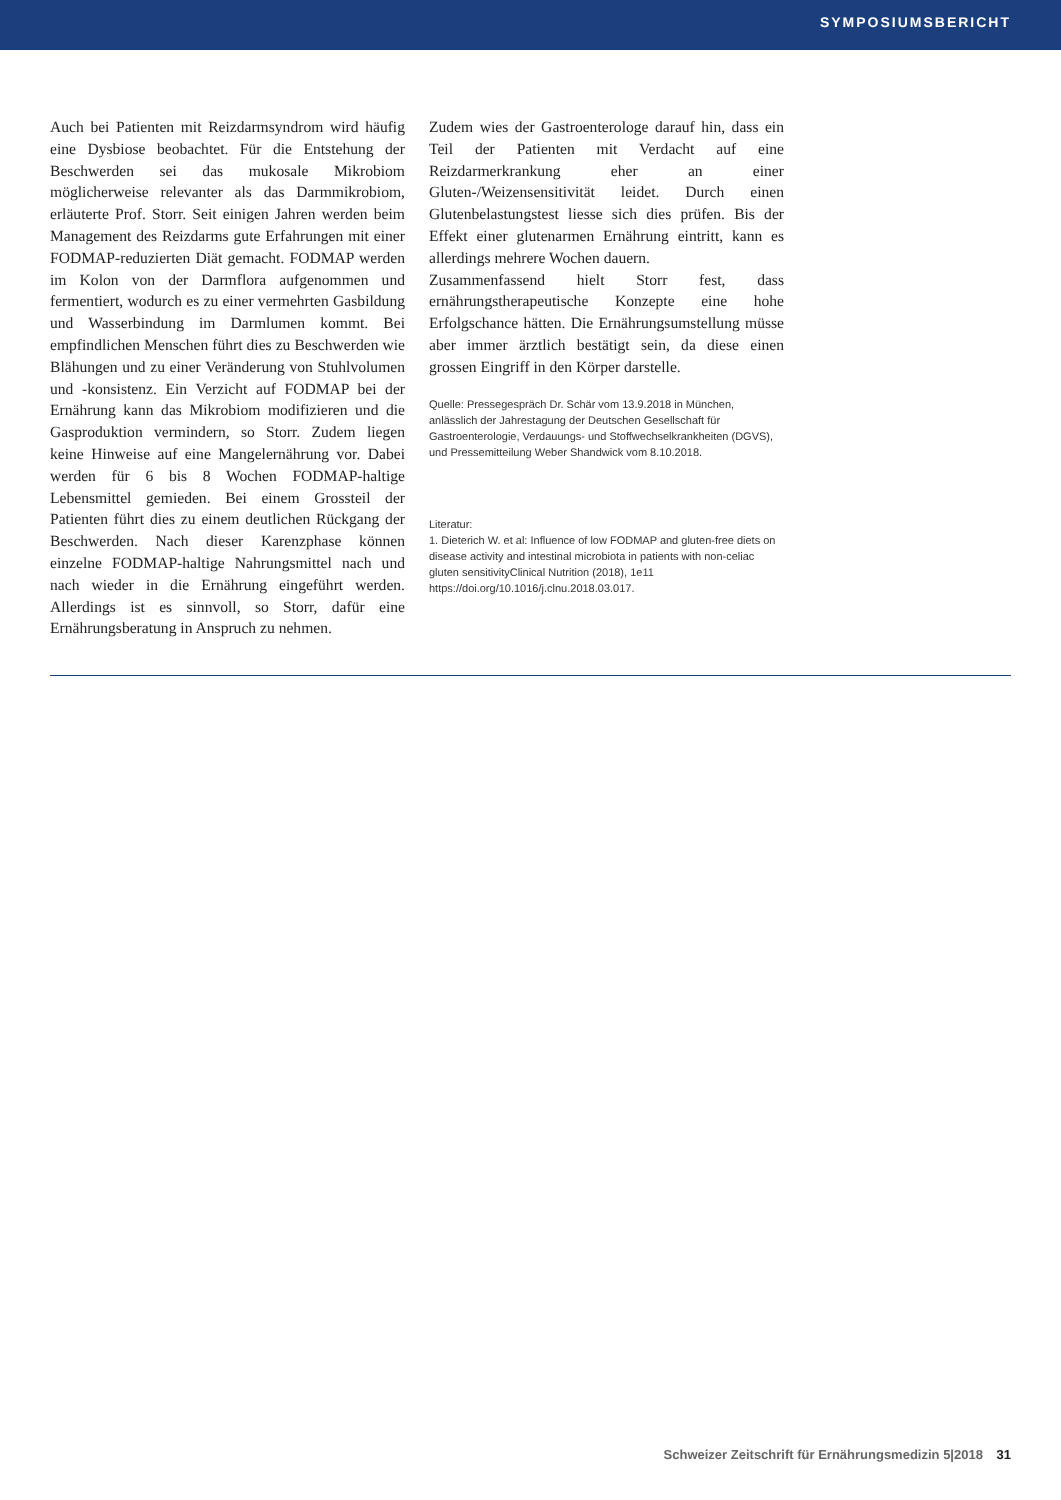SYMPOSIUMSBERICHT
Auch bei Patienten mit Reizdarmsyndrom wird häufig eine Dysbiose beobachtet. Für die Entstehung der Beschwerden sei das mukosale Mikrobiom möglicherweise relevanter als das Darmmikrobiom, erläuterte Prof. Storr. Seit einigen Jahren werden beim Management des Reizdarms gute Erfahrungen mit einer FODMAP-reduzierten Diät gemacht. FODMAP werden im Kolon von der Darmflora aufgenommen und fermentiert, wodurch es zu einer vermehrten Gasbildung und Wasserbindung im Darmlumen kommt. Bei empfindlichen Menschen führt dies zu Beschwerden wie Blähungen und zu einer Veränderung von Stuhlvolumen und -konsistenz. Ein Verzicht auf FODMAP bei der Ernährung kann das Mikrobiom modifizieren und die Gasproduktion vermindern, so Storr. Zudem liegen keine Hinweise auf eine Mangelernährung vor. Dabei werden für 6 bis 8 Wochen FODMAP-haltige Lebensmittel gemieden. Bei einem Grossteil der Patienten führt dies zu einem deutlichen Rückgang der Beschwerden. Nach dieser Karenzphase können einzelne FODMAP-haltige Nahrungsmittel nach und nach wieder in die Ernährung eingeführt werden. Allerdings ist es sinnvoll, so Storr, dafür eine Ernährungsberatung in Anspruch zu nehmen.
Zudem wies der Gastroenterologe darauf hin, dass ein Teil der Patienten mit Verdacht auf eine Reizdarmerkrankung eher an einer Gluten-/Weizensensitivität leidet. Durch einen Glutenbelastungstest liesse sich dies prüfen. Bis der Effekt einer glutenarmen Ernährung eintritt, kann es allerdings mehrere Wochen dauern.
Zusammenfassend hielt Storr fest, dass ernährungstherapeutische Konzepte eine hohe Erfolgschance hätten. Die Ernährungsumstellung müsse aber immer ärztlich bestätigt sein, da diese einen grossen Eingriff in den Körper darstelle.
Quelle: Pressegespräch Dr. Schär vom 13.9.2018 in München, anlässlich der Jahrestagung der Deutschen Gesellschaft für Gastroenterologie, Verdauungs- und Stoffwechselkrankheiten (DGVS), und Pressemitteilung Weber Shandwick vom 8.10.2018.
Literatur:
1. Dieterich W. et al: Influence of low FODMAP and gluten-free diets on disease activity and intestinal microbiota in patients with non-celiac gluten sensitivityClinical Nutrition (2018), 1e11 https://doi.org/10.1016/j.clnu.2018.03.017.
Schweizer Zeitschrift für Ernährungsmedizin 5|2018 31